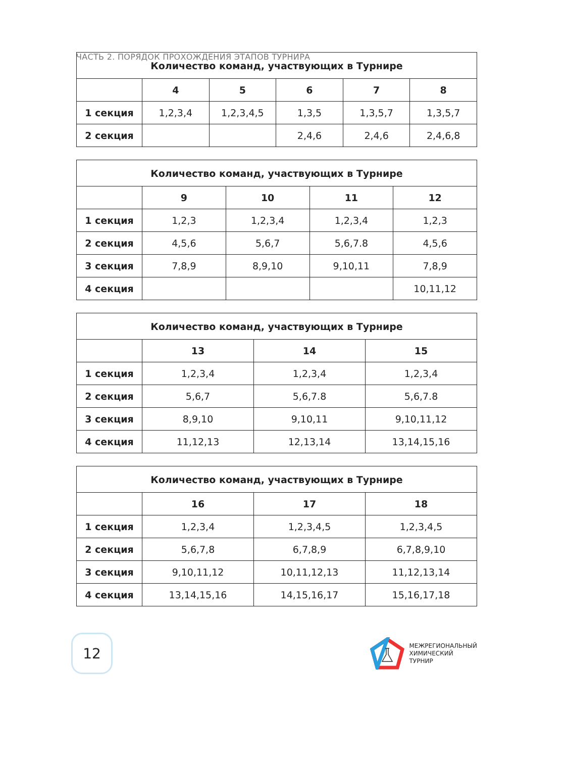ЧАСТЬ 2. ПОРЯДОК ПРОХОЖДЕНИЯ ЭТАПОВ ТУРНИРА
| Количество команд, участвующих в Турнире | | | | | |
| --- | --- | --- | --- | --- | --- |
| | 4 | 5 | 6 | 7 | 8 |
| 1 секция | 1,2,3,4 | 1,2,3,4,5 | 1,3,5 | 1,3,5,7 | 1,3,5,7 |
| 2 секция | | | 2,4,6 | 2,4,6 | 2,4,6,8 |
| Количество команд, участвующих в Турнире | | | | |
| --- | --- | --- | --- | --- |
| | 9 | 10 | 11 | 12 |
| 1 секция | 1,2,3 | 1,2,3,4 | 1,2,3,4 | 1,2,3 |
| 2 секция | 4,5,6 | 5,6,7 | 5,6,7.8 | 4,5,6 |
| 3 секция | 7,8,9 | 8,9,10 | 9,10,11 | 7,8,9 |
| 4 секция | | | | 10,11,12 |
| Количество команд, участвующих в Турнире | | | |
| --- | --- | --- | --- |
| | 13 | 14 | 15 |
| 1 секция | 1,2,3,4 | 1,2,3,4 | 1,2,3,4 |
| 2 секция | 5,6,7 | 5,6,7.8 | 5,6,7.8 |
| 3 секция | 8,9,10 | 9,10,11 | 9,10,11,12 |
| 4 секция | 11,12,13 | 12,13,14 | 13,14,15,16 |
| Количество команд, участвующих в Турнире | | | |
| --- | --- | --- | --- |
| | 16 | 17 | 18 |
| 1 секция | 1,2,3,4 | 1,2,3,4,5 | 1,2,3,4,5 |
| 2 секция | 5,6,7,8 | 6,7,8,9 | 6,7,8,9,10 |
| 3 секция | 9,10,11,12 | 10,11,12,13 | 11,12,13,14 |
| 4 секция | 13,14,15,16 | 14,15,16,17 | 15,16,17,18 |
12
МЕЖРЕГИОНАЛЬНЫЙ
ХИМИЧЕСКИЙ
ТУРНИР